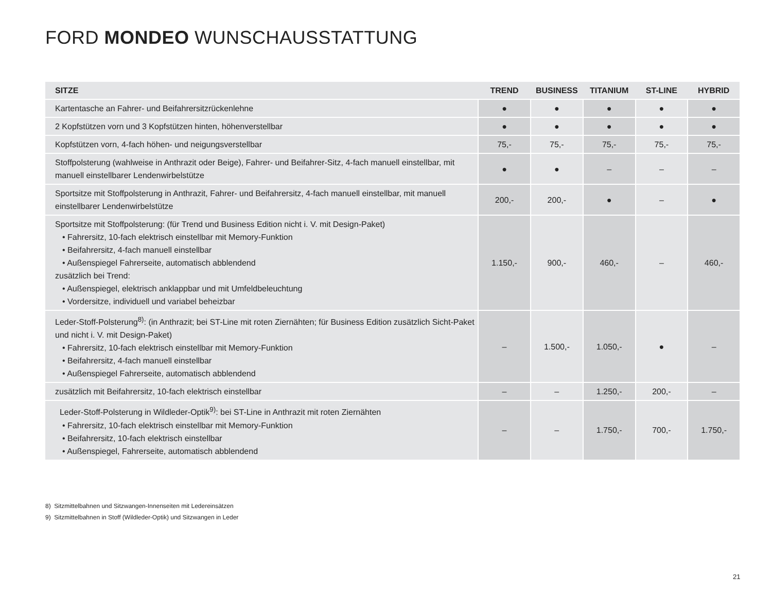FORD MONDEO WUNSCHAUSSTATTUNG
| SITZE | TREND | BUSINESS | TITANIUM | ST-LINE | HYBRID |
| --- | --- | --- | --- | --- | --- |
| Kartentasche an Fahrer- und Beifahrersitzrückenlehne | ● | ● | ● | ● | ● |
| 2 Kopfstützen vorn und 3 Kopfstützen hinten, höhenverstellbar | ● | ● | ● | ● | ● |
| Kopfstützen vorn, 4-fach höhen- und neigungsverstellbar | 75,- | 75,- | 75,- | 75,- | 75,- |
| Stoffpolsterung (wahlweise in Anthrazit oder Beige), Fahrer- und Beifahrer-Sitz, 4-fach manuell einstellbar, mit manuell einstellbarer Lendenwirbelstütze | ● | ● | – | – | – |
| Sportsitze mit Stoffpolsterung in Anthrazit, Fahrer- und Beifahrersitz, 4-fach manuell einstellbar, mit manuell einstellbarer Lendenwirbelstütze | 200,- | 200,- | ● | – | ● |
| Sportsitze mit Stoffpolsterung: (für Trend und Business Edition nicht i. V. mit Design-Paket) • Fahrersitz, 10-fach elektrisch einstellbar mit Memory-Funktion • Beifahrersitz, 4-fach manuell einstellbar • Außenspiegel Fahrerseite, automatisch abblendend zusätzlich bei Trend: • Außenspiegel, elektrisch anklappbar und mit Umfeldbeleuchtung • Vordersitze, individuell und variabel beheizbar | 1.150,- | 900,- | 460,- | – | 460,- |
| Leder-Stoff-Polsterung<sup>8)</sup>: (in Anthrazit; bei ST-Line mit roten Ziernähten; für Business Edition zusätzlich Sicht-Paket und nicht i. V. mit Design-Paket) • Fahrersitz, 10-fach elektrisch einstellbar mit Memory-Funktion • Beifahrersitz, 4-fach manuell einstellbar • Außenspiegel Fahrerseite, automatisch abblendend | – | 1.500,- | 1.050,- | ● | – |
| zusätzlich mit Beifahrersitz, 10-fach elektrisch einstellbar | – | – | 1.250,- | 200,- | – |
| Leder-Stoff-Polsterung in Wildleder-Optik<sup>9)</sup>: bei ST-Line in Anthrazit mit roten Ziernähten • Fahrersitz, 10-fach elektrisch einstellbar mit Memory-Funktion • Beifahrersitz, 10-fach elektrisch einstellbar • Außenspiegel, Fahrerseite, automatisch abblendend | – | – | 1.750,- | 700,- | 1.750,- |
8) Sitzmittelbahnen und Sitzwangen-Innenseiten mit Ledereinsätzen
9) Sitzmittelbahnen in Stoff (Wildleder-Optik) und Sitzwangen in Leder
21